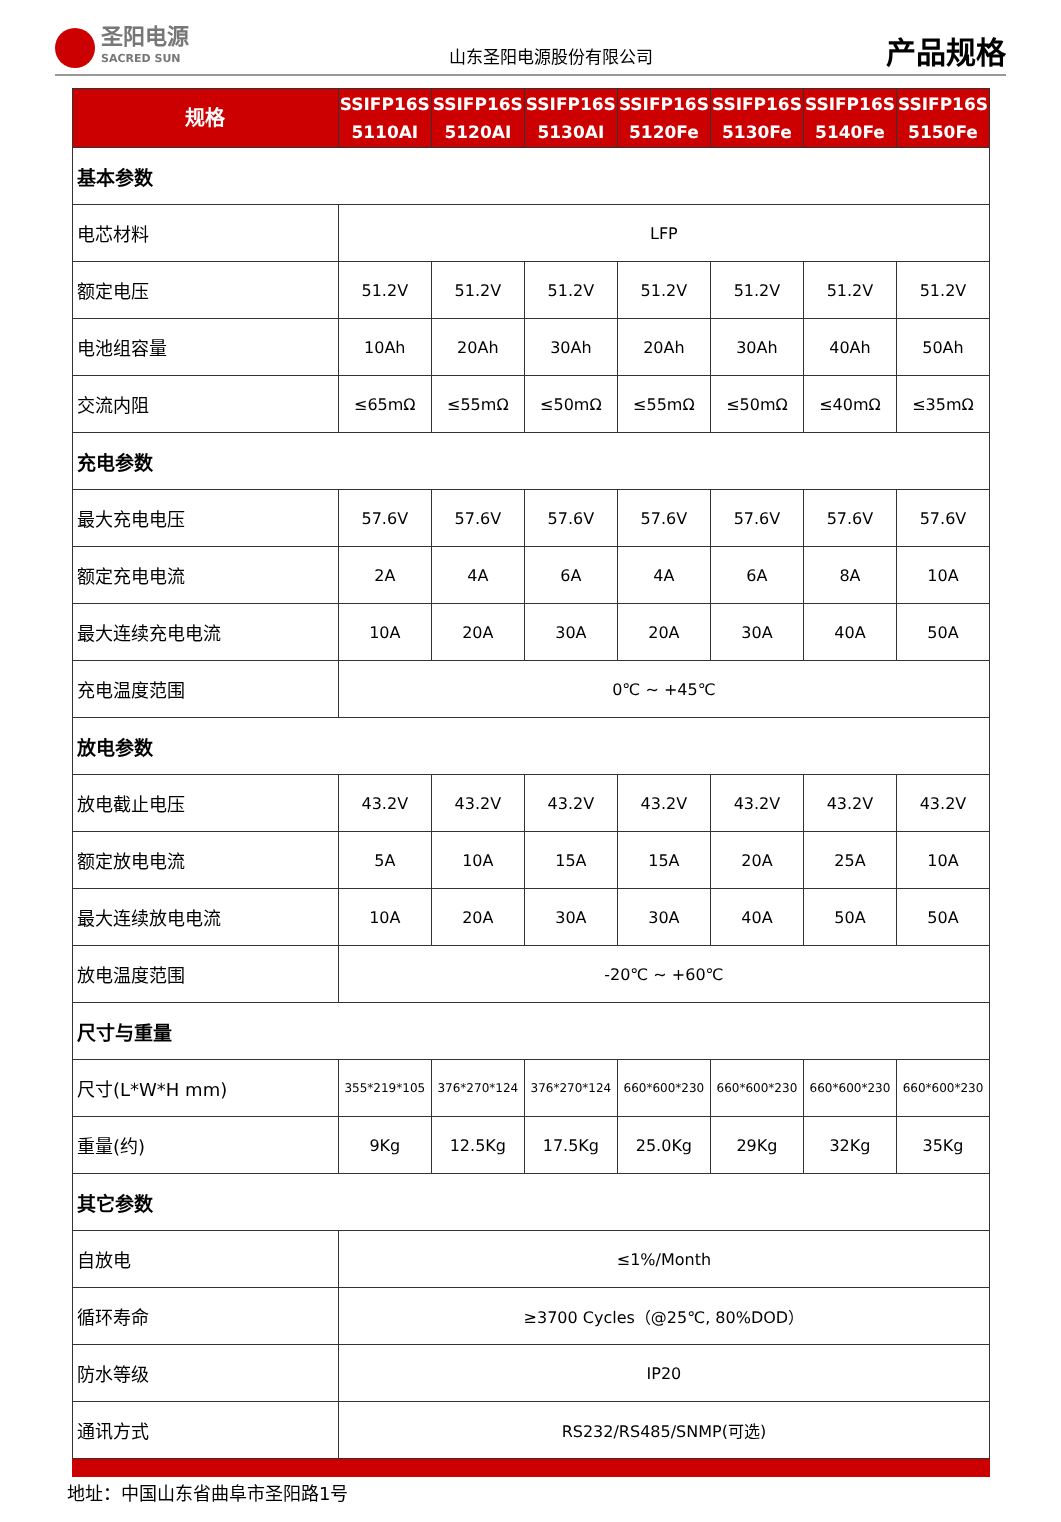圣阳电源
SACRED SUN
山东圣阳电源股份有限公司
产品规格
| 规格 | SSIFP16S 5110AI | SSIFP16S 5120AI | SSIFP16S 5130AI | SSIFP16S 5120Fe | SSIFP16S 5130Fe | SSIFP16S 5140Fe | SSIFP16S 5150Fe |
| --- | --- | --- | --- | --- | --- | --- | --- |
| 基本参数 | | | | | | | |
| 电芯材料 | LFP | | | | | | |
| 额定电压 | 51.2V | 51.2V | 51.2V | 51.2V | 51.2V | 51.2V | 51.2V |
| 电池组容量 | 10Ah | 20Ah | 30Ah | 20Ah | 30Ah | 40Ah | 50Ah |
| 交流内阻 | ≤65mΩ | ≤55mΩ | ≤50mΩ | ≤55mΩ | ≤50mΩ | ≤40mΩ | ≤35mΩ |
| 充电参数 | | | | | | | |
| 最大充电电压 | 57.6V | 57.6V | 57.6V | 57.6V | 57.6V | 57.6V | 57.6V |
| 额定充电电流 | 2A | 4A | 6A | 4A | 6A | 8A | 10A |
| 最大连续充电电流 | 10A | 20A | 30A | 20A | 30A | 40A | 50A |
| 充电温度范围 | 0℃ ~ +45℃ | | | | | | |
| 放电参数 | | | | | | | |
| 放电截止电压 | 43.2V | 43.2V | 43.2V | 43.2V | 43.2V | 43.2V | 43.2V |
| 额定放电电流 | 5A | 10A | 15A | 15A | 20A | 25A | 10A |
| 最大连续放电电流 | 10A | 20A | 30A | 30A | 40A | 50A | 50A |
| 放电温度范围 | -20℃ ~ +60℃ | | | | | | |
| 尺寸与重量 | | | | | | | |
| 尺寸(L*W*H mm) | 355*219*105 | 376*270*124 | 376*270*124 | 660*600*230 | 660*600*230 | 660*600*230 | 660*600*230 |
| 重量(约) | 9Kg | 12.5Kg | 17.5Kg | 25.0Kg | 29Kg | 32Kg | 35Kg |
| 其它参数 | | | | | | | |
| 自放电 | ≤1%/Month | | | | | | |
| 循环寿命 | ≥3700 Cycles（@25℃, 80%DOD） | | | | | | |
| 防水等级 | IP20 | | | | | | |
| 通讯方式 | RS232/RS485/SNMP(可选) | | | | | | |
地址：中国山东省曲阜市圣阳路1号